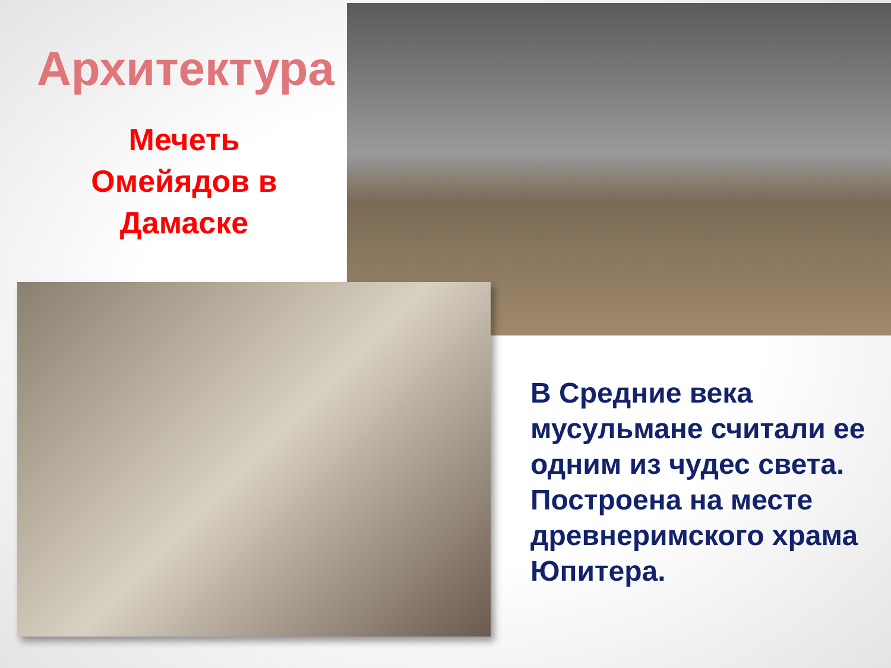Архитектура
Мечеть
Омейядов в
Дамаске
В Средние века мусульмане считали ее одним из чудес света. Построена на месте древнеримского храма Юпитера.